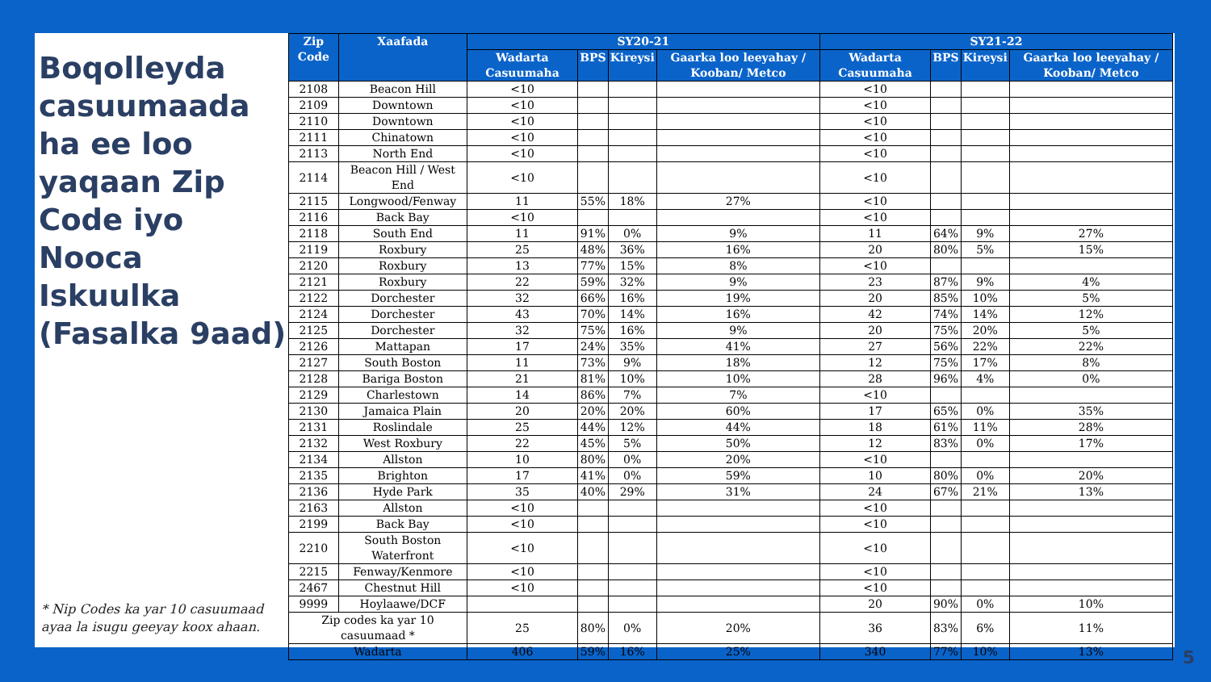Boqolleyda casuumaada ha ee loo yaqaan Zip Code iyo Nooca Iskuulka (Fasalka 9aad)
* Nip Codes ka yar 10 casuumaad ayaa la isugu geeyay koox ahaan.
| Zip Code | Xaafada | SY20-21 | | | | SY21-22 | | | |
| --- | --- | --- | --- | --- | --- | --- | --- | --- | --- |
| | | Wadarta Casuumaha | BPS | Kireysi | Gaarka loo leeyahay / Kooban/ Metco | Wadarta Casuumaha | BPS | Kireysi | Gaarka loo leeyahay / Kooban/ Metco |
| 2108 | Beacon Hill | <10 | | | | <10 | | | |
| 2109 | Downtown | <10 | | | | <10 | | | |
| 2110 | Downtown | <10 | | | | <10 | | | |
| 2111 | Chinatown | <10 | | | | <10 | | | |
| 2113 | North End | <10 | | | | <10 | | | |
| 2114 | Beacon Hill / West End | <10 | | | | <10 | | | |
| 2115 | Longwood/Fenway | 11 | 55% | 18% | 27% | <10 | | | |
| 2116 | Back Bay | <10 | | | | <10 | | | |
| 2118 | South End | 11 | 91% | 0% | 9% | 11 | 64% | 9% | 27% |
| 2119 | Roxbury | 25 | 48% | 36% | 16% | 20 | 80% | 5% | 15% |
| 2120 | Roxbury | 13 | 77% | 15% | 8% | <10 | | | |
| 2121 | Roxbury | 22 | 59% | 32% | 9% | 23 | 87% | 9% | 4% |
| 2122 | Dorchester | 32 | 66% | 16% | 19% | 20 | 85% | 10% | 5% |
| 2124 | Dorchester | 43 | 70% | 14% | 16% | 42 | 74% | 14% | 12% |
| 2125 | Dorchester | 32 | 75% | 16% | 9% | 20 | 75% | 20% | 5% |
| 2126 | Mattapan | 17 | 24% | 35% | 41% | 27 | 56% | 22% | 22% |
| 2127 | South Boston | 11 | 73% | 9% | 18% | 12 | 75% | 17% | 8% |
| 2128 | Bariga Boston | 21 | 81% | 10% | 10% | 28 | 96% | 4% | 0% |
| 2129 | Charlestown | 14 | 86% | 7% | 7% | <10 | | | |
| 2130 | Jamaica Plain | 20 | 20% | 20% | 60% | 17 | 65% | 0% | 35% |
| 2131 | Roslindale | 25 | 44% | 12% | 44% | 18 | 61% | 11% | 28% |
| 2132 | West Roxbury | 22 | 45% | 5% | 50% | 12 | 83% | 0% | 17% |
| 2134 | Allston | 10 | 80% | 0% | 20% | <10 | | | |
| 2135 | Brighton | 17 | 41% | 0% | 59% | 10 | 80% | 0% | 20% |
| 2136 | Hyde Park | 35 | 40% | 29% | 31% | 24 | 67% | 21% | 13% |
| 2163 | Allston | <10 | | | | <10 | | | |
| 2199 | Back Bay | <10 | | | | <10 | | | |
| 2210 | South Boston Waterfront | <10 | | | | <10 | | | |
| 2215 | Fenway/Kenmore | <10 | | | | <10 | | | |
| 2467 | Chestnut Hill | <10 | | | | <10 | | | |
| 9999 | Hoylaawe/DCF | | | | | 20 | 90% | 0% | 10% |
| Zip codes ka yar 10 casuumaad * | | 25 | 80% | 0% | 20% | 36 | 83% | 6% | 11% |
| Wadarta | | 406 | 59% | 16% | 25% | 340 | 77% | 10% | 13% |
5